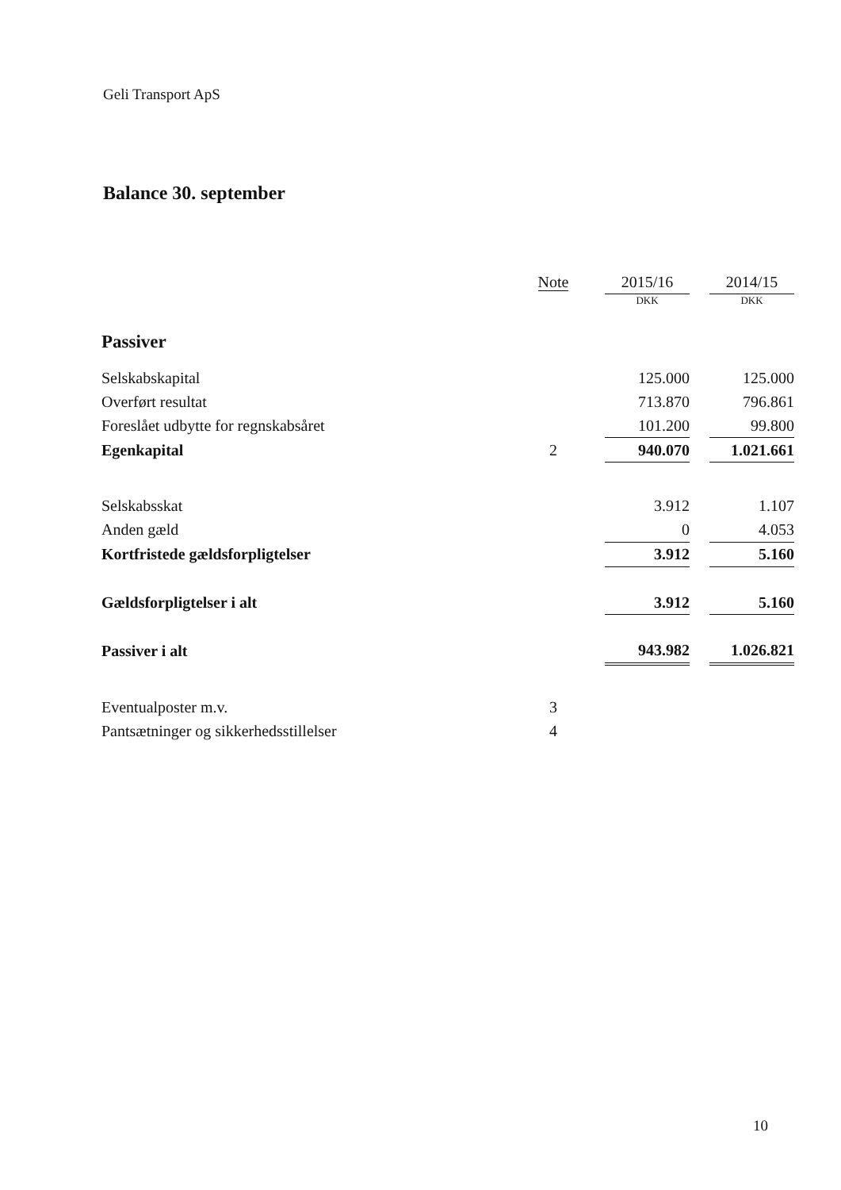Geli Transport ApS
Balance 30. september
| | Note | | 2015/16 | | 2014/15 |
| --- | --- | --- | --- | --- | --- |
| | | | DKK | | DKK |
| Passiver | | | | | |
| Selskabskapital | | | 125.000 | | 125.000 |
| Overført resultat | | | 713.870 | | 796.861 |
| Foreslået udbytte for regnskabsåret | | | 101.200 | | 99.800 |
| Egenkapital | 2 | | 940.070 | | 1.021.661 |
| Selskabsskat | | | 3.912 | | 1.107 |
| Anden gæld | | | 0 | | 4.053 |
| Kortfristede gældsforpligtelser | | | 3.912 | | 5.160 |
| Gældsforpligtelser i alt | | | 3.912 | | 5.160 |
| Passiver i alt | | | 943.982 | | 1.026.821 |
| Eventualposter m.v. | 3 | | | | |
| Pantsætninger og sikkerhedsstillelser | 4 | | | | |
10